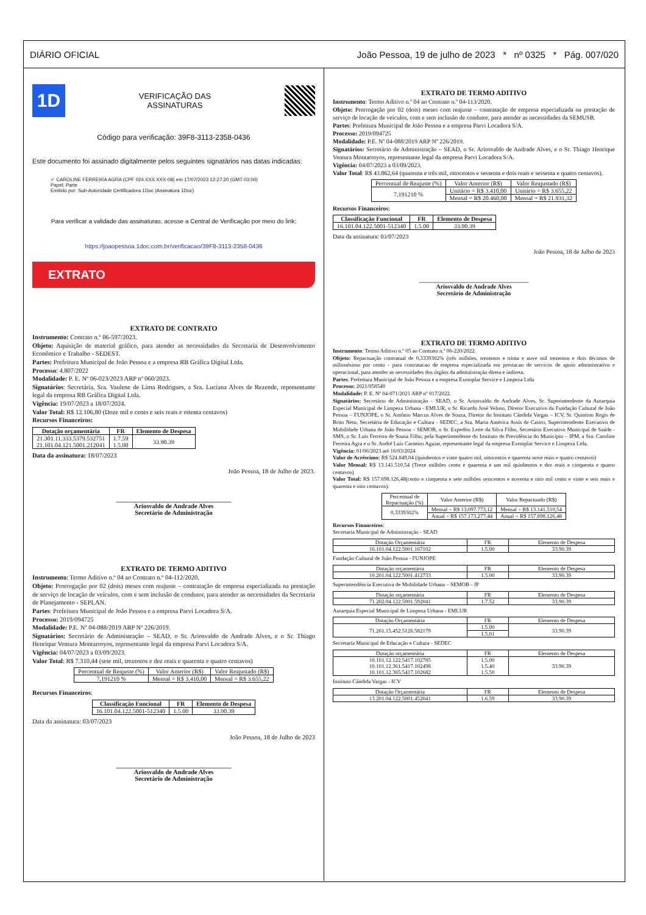DIÁRIO OFICIAL João Pessoa, 19 de julho de 2023 * nº 0325 * Pág. 007/020
1D
VERIFICAÇÃO DAS
ASSINATURAS
Código para verificação: 39F8-3113-2358-0436
Este documento foi assinado digitalmente pelos seguintes signatários nas datas indicadas:
✔ CAROLINE FERREIRA AGRA (CPF 024.XXX.XXX-08) em 17/07/2023 12:27:20 (GMT-03:00)
Papel: Parte
Emitido por: Sub-Autoridade Certificadora 1Doc (Assinatura 1Doc)
Para verificar a validade das assinaturas, acesse a Central de Verificação por meio do link:
https://joaopessoa.1doc.com.br/verificacao/39F8-3113-2358-0436
EXTRATO
EXTRATO DE CONTRATO
Instrumento: Contrato n.º 06-597/2023.
Objeto: Aquisição de material gráfico, para atender as necessidades da Secretaria de Desenvolvimento Econômico e Trabalho - SEDEST.
Partes: Prefeitura Municipal de João Pessoa e a empresa RB Gráfica Digital Ltda.
Processo: 4.807/2022
Modalidade: P. E. Nº 06-023/2023 ARP nº 060/2023.
Signatários: Secretária, Sra. Vaulene de Lima Rodrigues, a Sra. Luciana Alves de Rezende, representante legal da empresa RB Gráfica Digital Ltda.
Vigência: 19/07/2023 a 18/07/2024.
Valor Total: R$ 12.106,80 (Doze mil e cento e seis reais e oitenta centavos)
Recursos Financeiros:
| Dotação orçamentária | FR | Elemento de Despesa |
| --- | --- | --- |
| 21.301.11.333.5379.532751 21.101.04.121.5001.212041 | 1.7.59 1.5.00 | 33.90.39 |
Data da assinatura: 18/07/2023
João Pessoa, 18 de Julho de 2023.
____________________________________
Ariosvaldo de Andrade Alves
Secretário de Administração
EXTRATO DE TERMO ADITIVO
Instrumento: Termo Aditivo n.º 04 ao Contrato n.º 04-112/2020.
Objeto: Prorrogação por 02 (dois) meses com reajuste – contratação de empresa especializada na prestação de serviço de locação de veículos, com e sem inclusão de condutor, para atender as necessidades da Secretaria de Planejamento - SEPLAN.
Partes: Prefeitura Municipal de João Pessoa e a empresa Parvi Locadora S/A.
Processo: 2019/094725
Modalidade: P.E. Nº 04-088/2019 ARP Nº 226/2019.
Signatários: Secretário de Administração – SEAD, o Sr. Ariosvaldo de Andrade Alves, e o Sr. Thiago Henrique Ventura Montarroyos, representante legal da empresa Parvi Locadora S/A.
Vigência: 04/07/2023 a 03/09/2023.
Valor Total: R$ 7.310,44 (sete mil, trezentos e dez reais e quarenta e quatro centavos)
| Percentual de Reajuste (%) | Valor Anterior (R$) | Valor Reajustado (R$) |
| 7,191210 % | Mensal = R$ 3.410,00 | Mensal = R$ 3.655,22 |
Recursos Financeiros:
| Classificação Funcional | FR | Elemento de Despesa |
| --- | --- | --- |
| 16.101.04.122.5001-512340 | 1.5.00 | 33.90.39 |
Data da assinatura: 03/07/2023
João Pessoa, 18 de Julho de 2023
____________________________________
Ariosvaldo de Andrade Alves
Secretário de Administração
EXTRATO DE TERMO ADITIVO
Instrumento: Termo Aditivo n.º 04 ao Contrato n.º 04-113/2020.
Objeto: Prorrogação por 02 (dois) meses com reajuste – contratação de empresa especializada na prestação de serviço de locação de veículos, com e sem inclusão de condutor, para atender as necessidades da SEMUSB.
Partes: Prefeitura Municipal de João Pessoa e a empresa Parvi Locadora S/A.
Processo: 2019/094725
Modalidade: P.E. Nº 04-088/2019 ARP Nº 226/2019.
Signatários: Secretário de Administração – SEAD, o Sr. Ariosvaldo de Andrade Alves, e o Sr. Thiago Henrique Ventura Montarroyos, representante legal da empresa Parvi Locadora S/A.
Vigência: 04/07/2023 a 03/09/2023.
Valor Total: R$ 43.862,64 (quarenta e três mil, oitocentos e sessenta e dois reais e sessenta e quatro centavos).
| Percentual de Reajuste (%) | Valor Anterior (R$) | Valor Reajustado (R$) |
| 7,191210 % | Unitário = R$ 3.410,00 | Unitário = R$ 3.655,22 |
| | Mensal = R$ 20.460,00 | Mensal = R$ 21.931,32 |
Recursos Financeiros:
| Classificação Funcional | FR | Elemento de Despesa |
| --- | --- | --- |
| 16.101.04.122.5001-512340 | 1.5.00 | 33.90.39 |
Data da assinatura: 03/07/2023
João Pessoa, 18 de Julho de 2023
____________________________________
Ariosvaldo de Andrade Alves
Secretário de Administração
EXTRATO DE TERMO ADITIVO
Instrumento: Termo Aditivo n.º 05 ao Contrato n.º 06-220/2022.
Objeto: Repactuação contratual de 0,3339302% (três milhões, trezentos e trinta e nove mil trezentos e dois décimos de milionésimo por cento - para contratacao de empresa especializada em prestacao de servicos de apoio administrativo e operacional, para atender as necessidades dos órgãos da administração direta e indireta.
Partes: Prefeitura Municipal de João Pessoa e a empresa Exemplar Service e Limpeza Ltda
Processo: 2021/058540
Modalidade: P. E. Nº 04-071/2021 ARP nº 017/2022.
Signatários: Secretário de Administração – SEAD, o Sr. Ariosvaldo de Andrade Alves, Sr. Superintendente da Autarquia Especial Municipal de Limpeza Urbana - EMLUR, o Sr. Ricardo José Veloso, Diretor Executivo da Fundação Cultural de João Pessoa – FUNJOPE, o Sr. Antônio Marcus Alves de Souza, Diretor do Instituto Cândida Vargas – ICV, Sr. Quintino Regis de Brito Neto, Secretária de Educação e Cultura - SEDEC, a Sra. Maria América Assis de Castro, Superintendente Executivo de Mobilidade Urbana de João Pessoa – SEMOB, o Sr. Expedito Leite da Silva Filho, Secretário Executivo Municipal de Saúde - SMS, o Sr. Luis Ferreira de Sousa Filho, pela Superintendente do Instituto de Previdência do Município – IPM, a Sra. Caroline Ferreira Agra e o Sr. André Luís Carneiro Aguiar, representante legal da empresa Exemplar Service e Limpeza Ltda.
Vigência: 01/06/2023 até 16/03/2024
Valor de Acréscimo: R$ 524.849,04 (quinhentos e vinte quatro mil, oitocentos e quarenta nove reais e quatro centavos)
Valor Mensal: R$ 13.141.510,54 (Treze milhões cento e quarenta e um mil quinhentos e dez reais e cinquenta e quatro centavos)
Valor Total: R$ 157.698.126,48(cento e cinquenta e sete milhões seiscentos e noventa e oito mil cento e vinte e seis reais e quarenta e oito centavos).
| Percentual de Repactuação (%) | Valor Anterior (R$) | Valor Repactuado (R$) |
| 0,3339302% | Mensal = R$ 13.097.773,12 | Mensal = R$ 13.141.510,54 |
| | Anual = R$ 157.173.277,44 | Anual = R$ 157.698.126,48 |
Recursos Financeiros:
Secretaria Municipal de Administração - SEAD
| Dotação Orçamentária | FR | Elemento de Despesa |
| 16.101.04.122.5001.167102 | 1.5.00 | 33.90.39 |
Fundação Cultural de João Pessoa - FUNJOPE
| Dotação orçamentária | FR | Elemento de Despesa |
| 10.201.04.122.5001.412733 | 1.5.00 | 33.90.39 |
Superintendência Executiva de Mobilidade Urbana – SEMOB - JP
| Dotação orçamentária | FR | Elemento de Despesa |
| 71.202.04.122.5001.592041 | 1.7.52 | 33.90.39 |
Autarquia Especial Municipal de Limpeza Urbana - EMLUR
| Dotação Orçamentária | FR | Elemento de Despesa |
| 71.201.15.452.5126.582179 | 1.5.00 | 33.90.39 |
| | 1.5.01 | |
Secretaria Municipal de Educação e Cultura - SEDEC
| Dotação orçamentária | FR | Elemento de Despesa |
| 10.101.12.122.5417.102785 10.101.12.361.5417.102498 10.101.12.365.5417.102682 | 1.5.00 1.5.40 1.5.50 | 33.90.39 |
Instituto Cândida Vargas - ICV
| Dotação Orçamentária | FR | Elemento de Despesa |
| 13.201.04.122.5001.452041 | 1.6.59 | 33.90.39 |